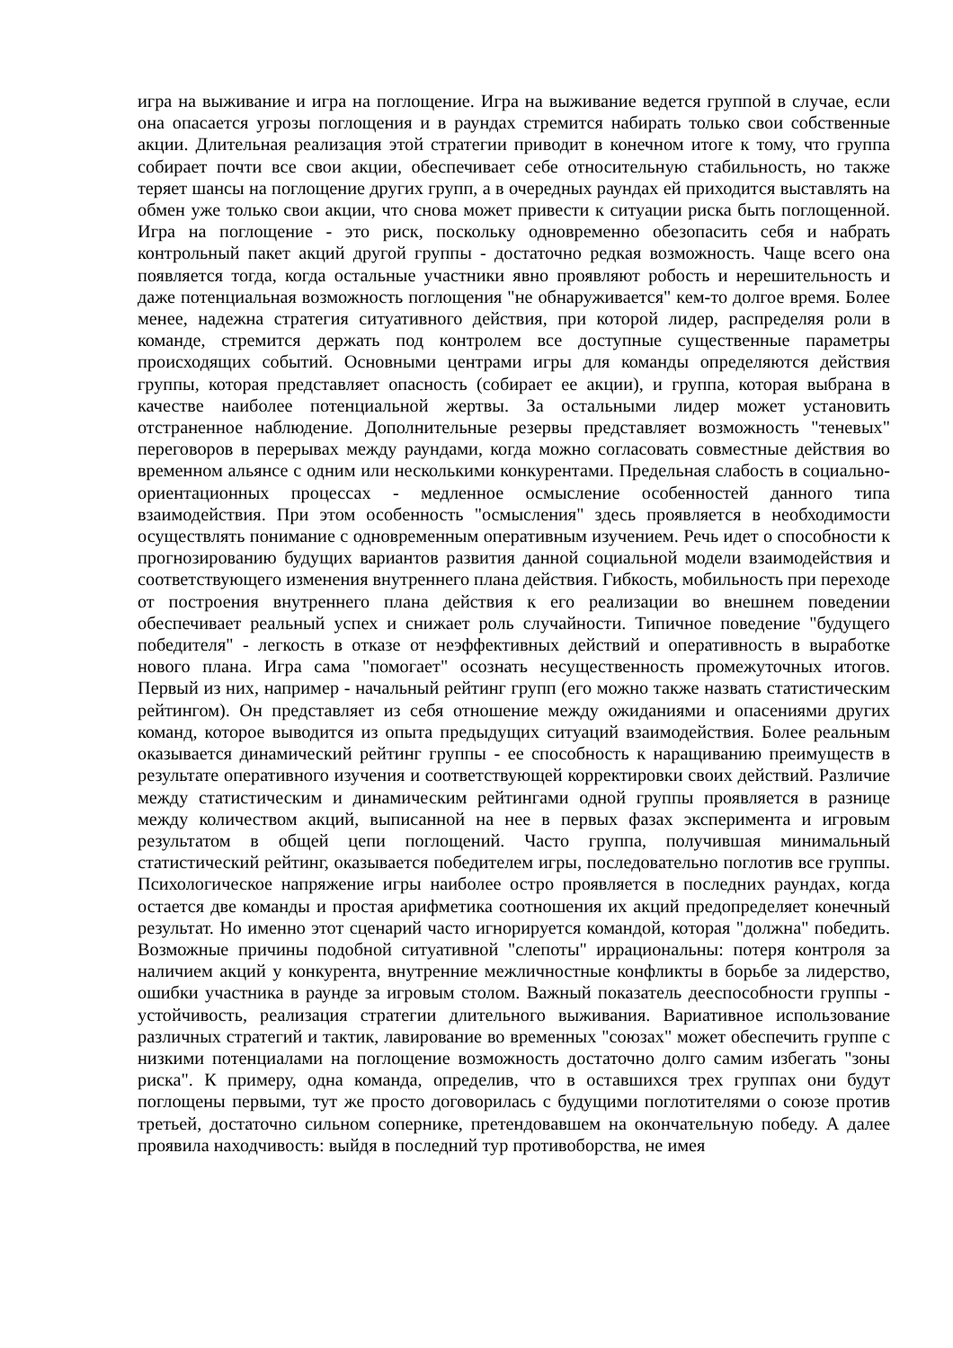игра на выживание и игра на поглощение. Игра на выживание ведется группой в случае, если она опасается угрозы поглощения и в раундах стремится набирать только свои собственные акции. Длительная реализация этой стратегии приводит в конечном итоге к тому, что группа собирает почти все свои акции, обеспечивает себе относительную стабильность, но также теряет шансы на поглощение других групп, а в очередных раундах ей приходится выставлять на обмен уже только свои акции, что снова может привести к ситуации риска быть поглощенной. Игра на поглощение - это риск, поскольку одновременно обезопасить себя и набрать контрольный пакет акций другой группы - достаточно редкая возможность. Чаще всего она появляется тогда, когда остальные участники явно проявляют робость и нерешительность и даже потенциальная возможность поглощения "не обнаруживается" кем-то долгое время. Более менее, надежна стратегия ситуативного действия, при которой лидер, распределяя роли в команде, стремится держать под контролем все доступные существенные параметры происходящих событий. Основными центрами игры для команды определяются действия группы, которая представляет опасность (собирает ее акции), и группа, которая выбрана в качестве наиболее потенциальной жертвы. За остальными лидер может установить отстраненное наблюдение. Дополнительные резервы представляет возможность "теневых" переговоров в перерывах между раундами, когда можно согласовать совместные действия во временном альянсе с одним или несколькими конкурентами. Предельная слабость в социально-ориентационных процессах - медленное осмысление особенностей данного типа взаимодействия. При этом особенность "осмысления" здесь проявляется в необходимости осуществлять понимание с одновременным оперативным изучением. Речь идет о способности к прогнозированию будущих вариантов развития данной социальной модели взаимодействия и соответствующего изменения внутреннего плана действия. Гибкость, мобильность при переходе от построения внутреннего плана действия к его реализации во внешнем поведении обеспечивает реальный успех и снижает роль случайности. Типичное поведение "будущего победителя" - легкость в отказе от неэффективных действий и оперативность в выработке нового плана. Игра сама "помогает" осознать несущественность промежуточных итогов. Первый из них, например - начальный рейтинг групп (его можно также назвать статистическим рейтингом). Он представляет из себя отношение между ожиданиями и опасениями других команд, которое выводится из опыта предыдущих ситуаций взаимодействия. Более реальным оказывается динамический рейтинг группы - ее способность к наращиванию преимуществ в результате оперативного изучения и соответствующей корректировки своих действий. Различие между статистическим и динамическим рейтингами одной группы проявляется в разнице между количеством акций, выписанной на нее в первых фазах эксперимента и игровым результатом в общей цепи поглощений. Часто группа, получившая минимальный статистический рейтинг, оказывается победителем игры, последовательно поглотив все группы. Психологическое напряжение игры наиболее остро проявляется в последних раундах, когда остается две команды и простая арифметика соотношения их акций предопределяет конечный результат. Но именно этот сценарий часто игнорируется командой, которая "должна" победить. Возможные причины подобной ситуативной "слепоты" иррациональны: потеря контроля за наличием акций у конкурента, внутренние межличностные конфликты в борьбе за лидерство, ошибки участника в раунде за игровым столом. Важный показатель дееспособности группы - устойчивость, реализация стратегии длительного выживания. Вариативное использование различных стратегий и тактик, лавирование во временных "союзах" может обеспечить группе с низкими потенциалами на поглощение возможность достаточно долго самим избегать "зоны риска". К примеру, одна команда, определив, что в оставшихся трех группах они будут поглощены первыми, тут же просто договорилась с будущими поглотителями о союзе против третьей, достаточно сильном сопернике, претендовавшем на окончательную победу. А далее проявила находчивость: выйдя в последний тур противоборства, не имея